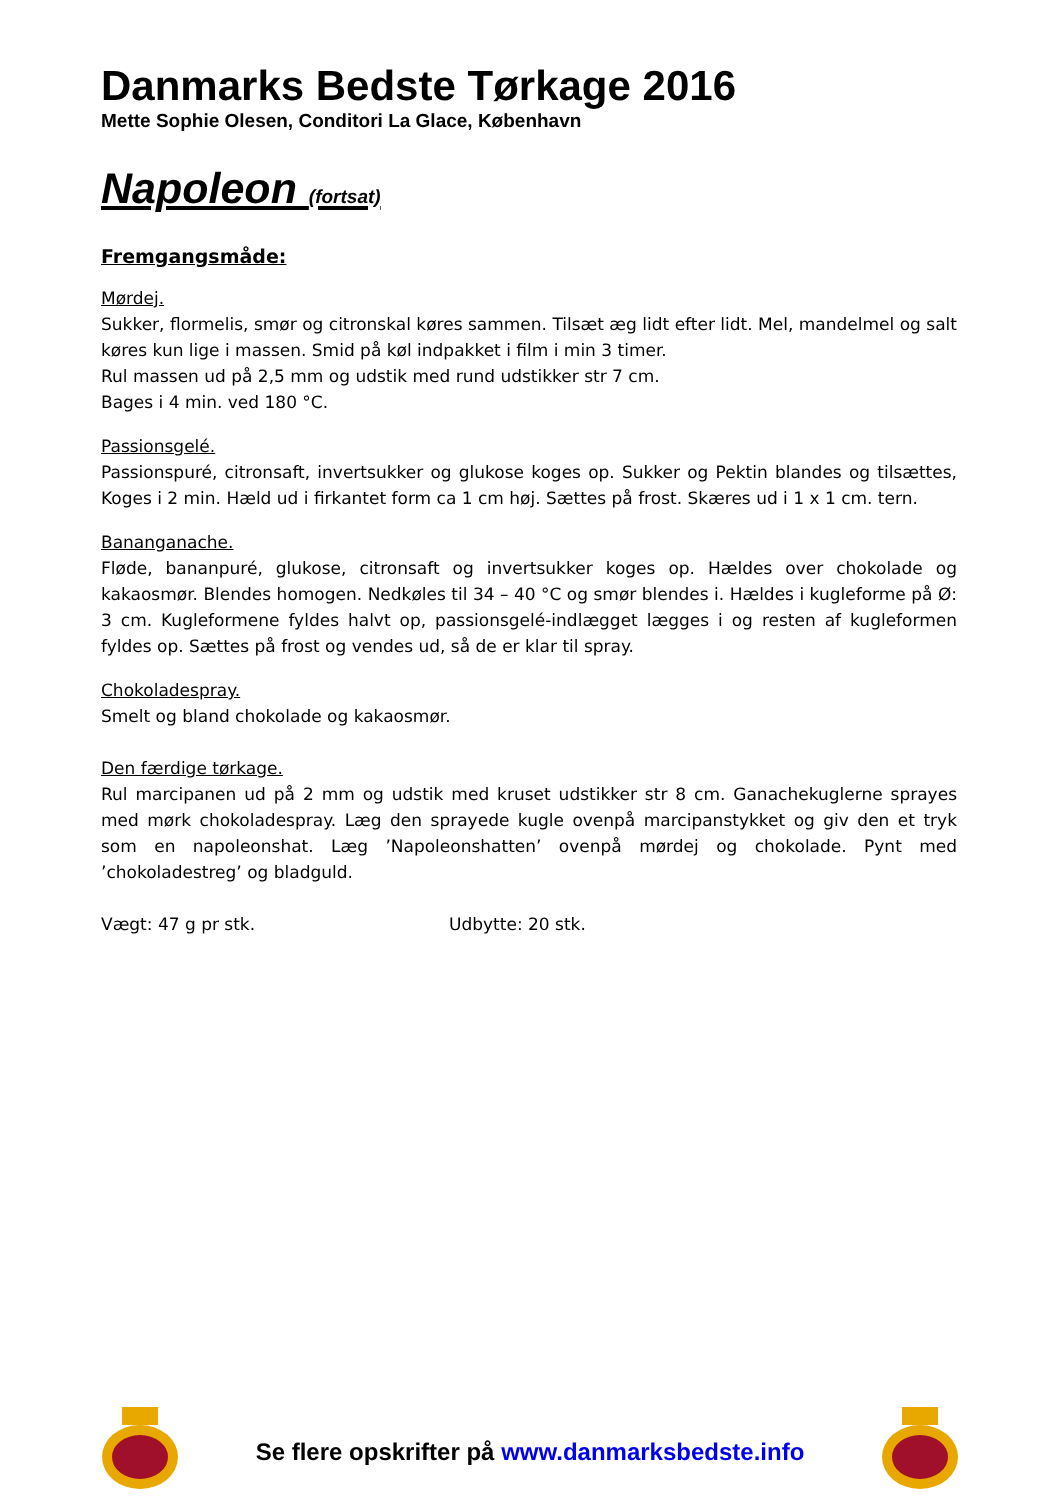Danmarks Bedste Tørkage 2016
Mette Sophie Olesen, Conditori La Glace, København
Napoleon (fortsat)
Fremgangsmåde:
Mørdej.
Sukker, flormelis, smør og citronskal køres sammen. Tilsæt æg lidt efter lidt. Mel, mandelmel og salt køres kun lige i massen. Smid på køl indpakket i film i min 3 timer.
Rul massen ud på 2,5 mm og udstik med rund udstikker str 7 cm.
Bages i 4 min. ved 180 °C.
Passionsgelé.
Passionspuré, citronsaft, invertsukker og glukose koges op. Sukker og Pektin blandes og tilsættes, Koges i 2 min. Hæld ud i firkantet form ca 1 cm høj. Sættes på frost. Skæres ud i 1 x 1 cm. tern.
Bananganache.
Fløde, bananpuré, glukose, citronsaft og invertsukker koges op. Hældes over chokolade og kakaosmør. Blendes homogen. Nedkøles til 34 – 40 °C og smør blendes i. Hældes i kugleforme på Ø: 3 cm. Kugleformene fyldes halvt op, passionsgelé-indlægget lægges i og resten af kugleformen fyldes op. Sættes på frost og vendes ud, så de er klar til spray.
Chokoladespray.
Smelt og bland chokolade og kakaosmør.
Den færdige tørkage.
Rul marcipanen ud på 2 mm og udstik med kruset udstikker str 8 cm. Ganachekuglerne sprayes med mørk chokoladespray. Læg den sprayede kugle ovenpå marcipanstykket og giv den et tryk som en napoleonshat. Læg ’Napoleonshatten’ ovenpå mørdej og chokolade. Pynt med ’chokoladestreg’ og bladguld.
Vægt: 47 g pr stk. Udbytte: 20 stk.
Se flere opskrifter på www.danmarksbedste.info